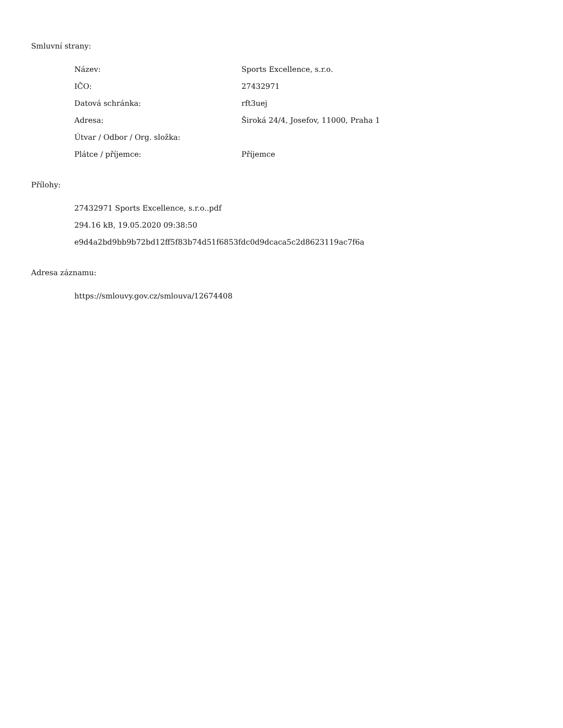Smluvní strany:
| Název: | Sports Excellence, s.r.o. |
| IČO: | 27432971 |
| Datová schránka: | rft3uej |
| Adresa: | Široká 24/4, Josefov, 11000, Praha 1 |
| Útvar / Odbor / Org. složka: | |
| Plátce / příjemce: | Příjemce |
Přílohy:
27432971 Sports Excellence, s.r.o..pdf
294.16 kB, 19.05.2020 09:38:50
e9d4a2bd9bb9b72bd12ff5f83b74d51f6853fdc0d9dcaca5c2d8623119ac7f6a
Adresa záznamu:
https://smlouvy.gov.cz/smlouva/12674408